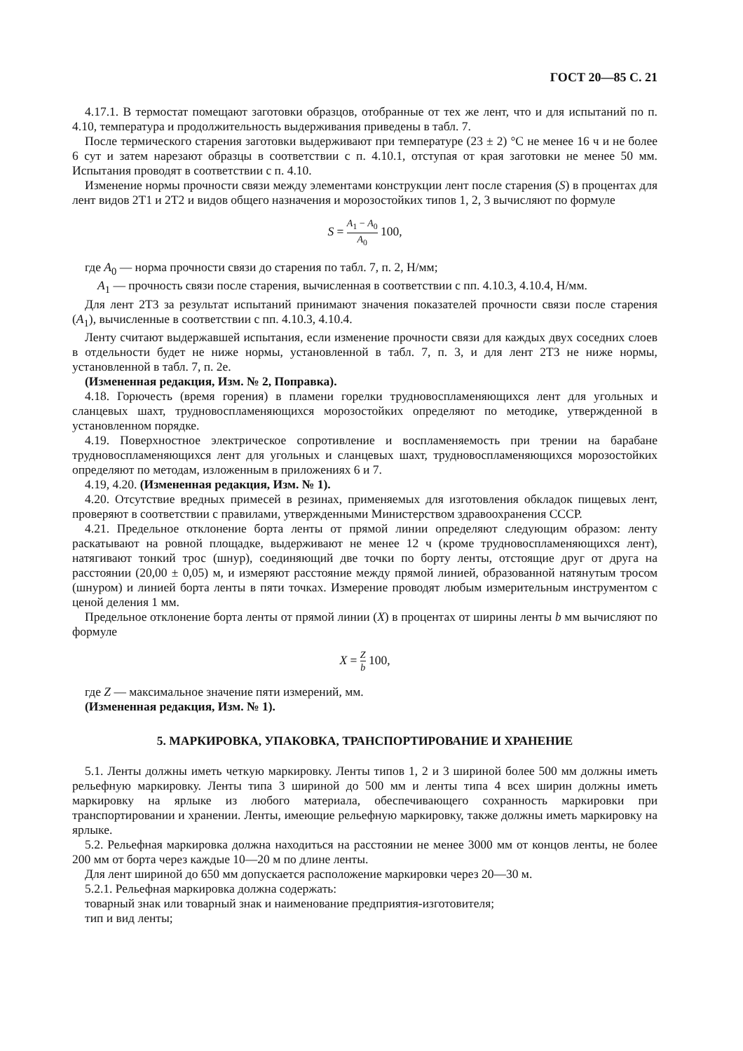ГОСТ 20—85 С. 21
4.17.1. В термостат помещают заготовки образцов, отобранные от тех же лент, что и для испытаний по п. 4.10, температура и продолжительность выдерживания приведены в табл. 7.
После термического старения заготовки выдерживают при температуре (23 ± 2) °С не менее 16 ч и не более 6 сут и затем нарезают образцы в соответствии с п. 4.10.1, отступая от края заготовки не менее 50 мм. Испытания проводят в соответствии с п. 4.10.
Изменение нормы прочности связи между элементами конструкции лент после старения (S) в процентах для лент видов 2Т1 и 2Т2 и видов общего назначения и морозостойких типов 1, 2, 3 вычисляют по формуле
S = A<sub>1</sub> − A<sub>0</sub> A<sub>0</sub> 100,
где A<sub>0</sub> — норма прочности связи до старения по табл. 7, п. 2, Н/мм;
A<sub>1</sub> — прочность связи после старения, вычисленная в соответствии с пп. 4.10.3, 4.10.4, Н/мм.
Для лент 2Т3 за результат испытаний принимают значения показателей прочности связи после старения (A<sub>1</sub>), вычисленные в соответствии с пп. 4.10.3, 4.10.4.
Ленту считают выдержавшей испытания, если изменение прочности связи для каждых двух соседних слоев в отдельности будет не ниже нормы, установленной в табл. 7, п. 3, и для лент 2Т3 не ниже нормы, установленной в табл. 7, п. 2е.
(Измененная редакция, Изм. № 2, Поправка).
4.18. Горючесть (время горения) в пламени горелки трудновоспламеняющихся лент для угольных и сланцевых шахт, трудновоспламеняющихся морозостойких определяют по методике, утвержденной в установленном порядке.
4.19. Поверхностное электрическое сопротивление и воспламеняемость при трении на барабане трудновоспламеняющихся лент для угольных и сланцевых шахт, трудновоспламеняющихся морозостойких определяют по методам, изложенным в приложениях 6 и 7.
4.19, 4.20. (Измененная редакция, Изм. № 1).
4.20. Отсутствие вредных примесей в резинах, применяемых для изготовления обкладок пищевых лент, проверяют в соответствии с правилами, утвержденными Министерством здравоохранения СССР.
4.21. Предельное отклонение борта ленты от прямой линии определяют следующим образом: ленту раскатывают на ровной площадке, выдерживают не менее 12 ч (кроме трудновоспламеняющихся лент), натягивают тонкий трос (шнур), соединяющий две точки по борту ленты, отстоящие друг от друга на расстоянии (20,00 ± 0,05) м, и измеряют расстояние между прямой линией, образованной натянутым тросом (шнуром) и линией борта ленты в пяти точках. Измерение проводят любым измерительным инструментом с ценой деления 1 мм.
Предельное отклонение борта ленты от прямой линии (X) в процентах от ширины ленты b мм вычисляют по формуле
X = Z b 100,
где Z — максимальное значение пяти измерений, мм.
(Измененная редакция, Изм. № 1).
5. МАРКИРОВКА, УПАКОВКА, ТРАНСПОРТИРОВАНИЕ И ХРАНЕНИЕ
5.1. Ленты должны иметь четкую маркировку. Ленты типов 1, 2 и 3 шириной более 500 мм должны иметь рельефную маркировку. Ленты типа 3 шириной до 500 мм и ленты типа 4 всех ширин должны иметь маркировку на ярлыке из любого материала, обеспечивающего сохранность маркировки при транспортировании и хранении. Ленты, имеющие рельефную маркировку, также должны иметь маркировку на ярлыке.
5.2. Рельефная маркировка должна находиться на расстоянии не менее 3000 мм от концов ленты, не более 200 мм от борта через каждые 10—20 м по длине ленты.
Для лент шириной до 650 мм допускается расположение маркировки через 20—30 м.
5.2.1. Рельефная маркировка должна содержать:
товарный знак или товарный знак и наименование предприятия-изготовителя;
тип и вид ленты;